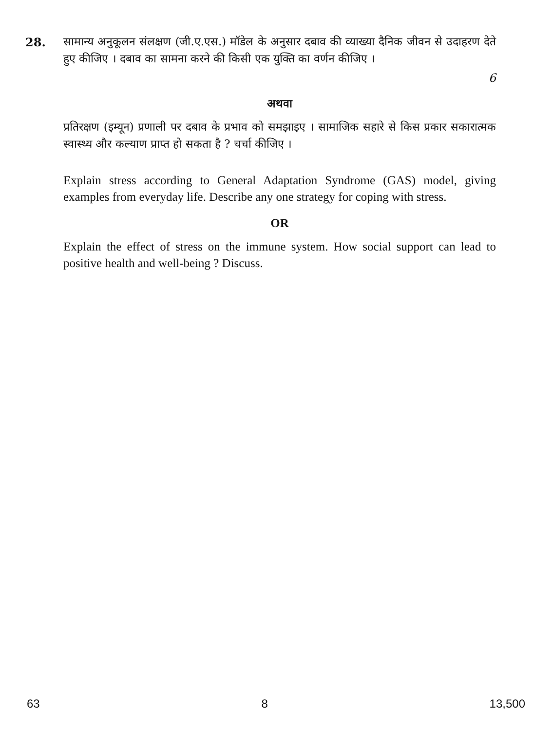28.
सामान्य अनुकूलन संलक्षण (जी.ए.एस.) मॉडेल के अनुसार दबाव की व्याख्या दैनिक जीवन से उदाहरण देते हुए कीजिए । दबाव का सामना करने की किसी एक युक्ति का वर्णन कीजिए ।
6
अथवा
प्रतिरक्षण (इम्यून) प्रणाली पर दबाव के प्रभाव को समझाइए । सामाजिक सहारे से किस प्रकार सकारात्मक स्वास्थ्य और कल्याण प्राप्त हो सकता है ? चर्चा कीजिए ।
Explain stress according to General Adaptation Syndrome (GAS) model, giving examples from everyday life. Describe any one strategy for coping with stress.
OR
Explain the effect of stress on the immune system. How social support can lead to positive health and well-being ? Discuss.
63 8 13,500